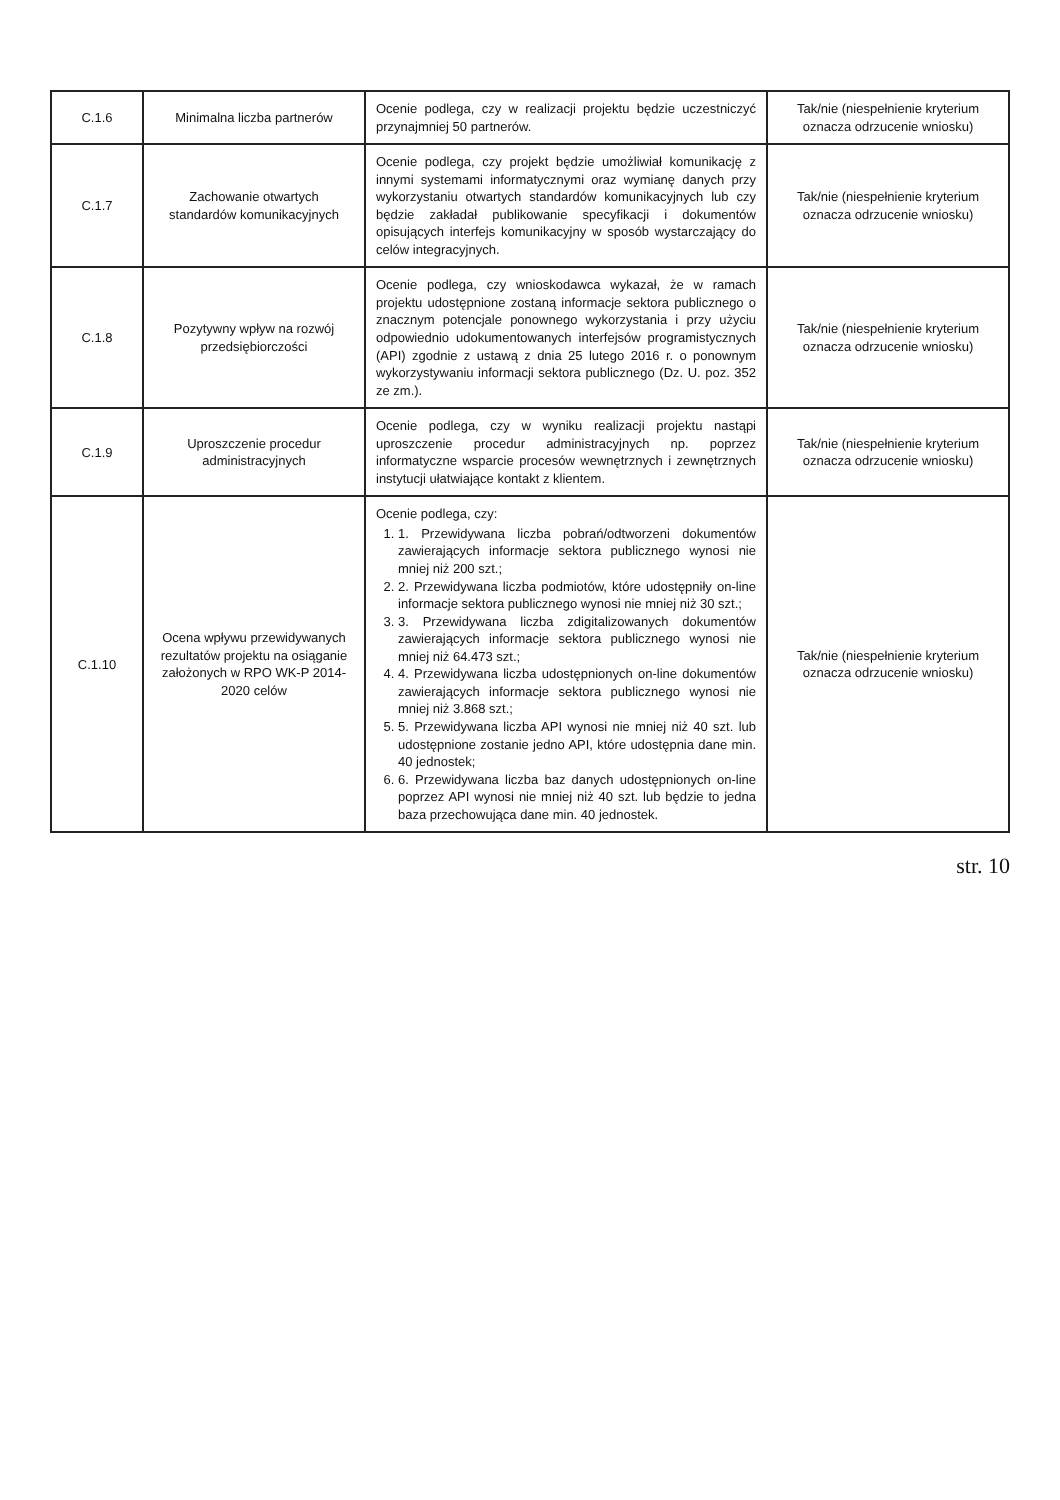| C.1.6 | Minimalna liczba partnerów | Ocenie podlega, czy w realizacji projektu będzie uczestniczyć przynajmniej 50 partnerów. | Tak/nie (niespełnienie kryterium oznacza odrzucenie wniosku) |
| C.1.7 | Zachowanie otwartych standardów komunikacyjnych | Ocenie podlega, czy projekt będzie umożliwiał komunikację z innymi systemami informatycznymi oraz wymianę danych przy wykorzystaniu otwartych standardów komunikacyjnych lub czy będzie zakładał publikowanie specyfikacji i dokumentów opisujących interfejs komunikacyjny w sposób wystarczający do celów integracyjnych. | Tak/nie (niespełnienie kryterium oznacza odrzucenie wniosku) |
| C.1.8 | Pozytywny wpływ na rozwój przedsiębiorczości | Ocenie podlega, czy wnioskodawca wykazał, że w ramach projektu udostępnione zostaną informacje sektora publicznego o znacznym potencjale ponownego wykorzystania i przy użyciu odpowiednio udokumentowanych interfejsów programistycznych (API) zgodnie z ustawą z dnia 25 lutego 2016 r. o ponownym wykorzystywaniu informacji sektora publicznego (Dz. U. poz. 352 ze zm.). | Tak/nie (niespełnienie kryterium oznacza odrzucenie wniosku) |
| C.1.9 | Uproszczenie procedur administracyjnych | Ocenie podlega, czy w wyniku realizacji projektu nastąpi uproszczenie procedur administracyjnych np. poprzez informatyczne wsparcie procesów wewnętrznych i zewnętrznych instytucji ułatwiające kontakt z klientem. | Tak/nie (niespełnienie kryterium oznacza odrzucenie wniosku) |
| C.1.10 | Ocena wpływu przewidywanych rezultatów projektu na osiąganie założonych w RPO WK-P 2014-2020 celów | Ocenie podlega, czy: 1. 1. Przewidywana liczba pobrań/odtworzeni dokumentów zawierających informacje sektora publicznego wynosi nie mniej niż 200 szt.; 2. 2. Przewidywana liczba podmiotów, które udostępniły on-line informacje sektora publicznego wynosi nie mniej niż 30 szt.; 3. 3. Przewidywana liczba zdigitalizowanych dokumentów zawierających informacje sektora publicznego wynosi nie mniej niż 64.473 szt.; 4. 4. Przewidywana liczba udostępnionych on-line dokumentów zawierających informacje sektora publicznego wynosi nie mniej niż 3.868 szt.; 5. 5. Przewidywana liczba API wynosi nie mniej niż 40 szt. lub udostępnione zostanie jedno API, które udostępnia dane min. 40 jednostek; 6. 6. Przewidywana liczba baz danych udostępnionych on-line poprzez API wynosi nie mniej niż 40 szt. lub będzie to jedna baza przechowująca dane min. 40 jednostek. | Tak/nie (niespełnienie kryterium oznacza odrzucenie wniosku) |
str. 10